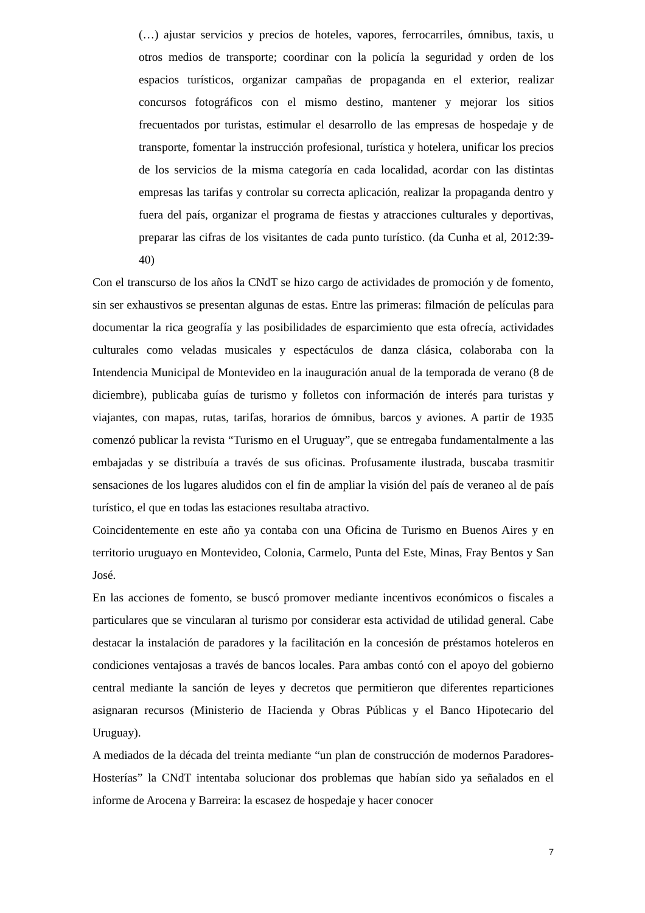(…) ajustar servicios y precios de hoteles, vapores, ferrocarriles, ómnibus, taxis, u otros medios de transporte; coordinar con la policía la seguridad y orden de los espacios turísticos, organizar campañas de propaganda en el exterior, realizar concursos fotográficos con el mismo destino, mantener y mejorar los sitios frecuentados por turistas, estimular el desarrollo de las empresas de hospedaje y de transporte, fomentar la instrucción profesional, turística y hotelera, unificar los precios de los servicios de la misma categoría en cada localidad, acordar con las distintas empresas las tarifas y controlar su correcta aplicación, realizar la propaganda dentro y fuera del país, organizar el programa de fiestas y atracciones culturales y deportivas, preparar las cifras de los visitantes de cada punto turístico. (da Cunha et al, 2012:39-40)
Con el transcurso de los años la CNdT se hizo cargo de actividades de promoción y de fomento, sin ser exhaustivos se presentan algunas de estas. Entre las primeras: filmación de películas para documentar la rica geografía y las posibilidades de esparcimiento que esta ofrecía, actividades culturales como veladas musicales y espectáculos de danza clásica, colaboraba con la Intendencia Municipal de Montevideo en la inauguración anual de la temporada de verano (8 de diciembre), publicaba guías de turismo y folletos con información de interés para turistas y viajantes, con mapas, rutas, tarifas, horarios de ómnibus, barcos y aviones. A partir de 1935 comenzó publicar la revista “Turismo en el Uruguay”, que se entregaba fundamentalmente a las embajadas y se distribuía a través de sus oficinas. Profusamente ilustrada, buscaba trasmitir sensaciones de los lugares aludidos con el fin de ampliar la visión del país de veraneo al de país turístico, el que en todas las estaciones resultaba atractivo.
Coincidentemente en este año ya contaba con una Oficina de Turismo en Buenos Aires y en territorio uruguayo en Montevideo, Colonia, Carmelo, Punta del Este, Minas, Fray Bentos y San José.
En las acciones de fomento, se buscó promover mediante incentivos económicos o fiscales a particulares que se vincularan al turismo por considerar esta actividad de utilidad general. Cabe destacar la instalación de paradores y la facilitación en la concesión de préstamos hoteleros en condiciones ventajosas a través de bancos locales. Para ambas contó con el apoyo del gobierno central mediante la sanción de leyes y decretos que permitieron que diferentes reparticiones asignaran recursos (Ministerio de Hacienda y Obras Públicas y el Banco Hipotecario del Uruguay).
A mediados de la década del treinta mediante “un plan de construcción de modernos Paradores- Hosterías” la CNdT intentaba solucionar dos problemas que habían sido ya señalados en el informe de Arocena y Barreira: la escasez de hospedaje y hacer conocer
7